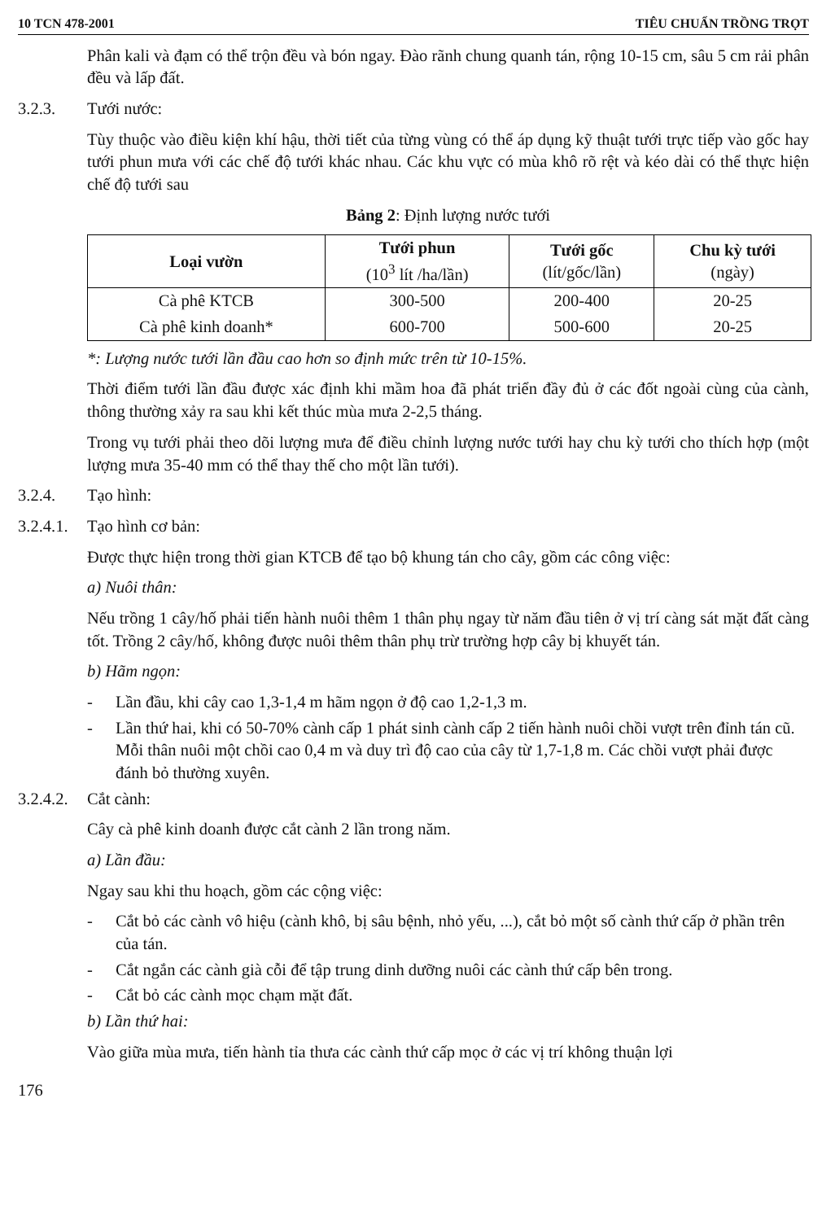10 TCN 478-2001 TIÊU CHUẨN TRỒNG TRỌT
Phân kali và đạm có thể trộn đều và bón ngay. Đào rãnh chung quanh tán, rộng 10-15 cm, sâu 5 cm rải phân đều và lấp đất.
3.2.3. Tưới nước:
Tùy thuộc vào điều kiện khí hậu, thời tiết của từng vùng có thể áp dụng kỹ thuật tưới trực tiếp vào gốc hay tưới phun mưa với các chế độ tưới khác nhau. Các khu vực có mùa khô rõ rệt và kéo dài có thể thực hiện chế độ tưới sau
Bảng 2: Định lượng nước tưới
| Loại vườn | Tưới phun (10<sup>3</sup> lít /ha/lần) | Tưới gốc (lít/gốc/lần) | Chu kỳ tưới (ngày) |
| --- | --- | --- | --- |
| Cà phê KTCB | 300-500 | 200-400 | 20-25 |
| Cà phê kinh doanh* | 600-700 | 500-600 | 20-25 |
*: Lượng nước tưới lần đầu cao hơn so định mức trên từ 10-15%.
Thời điểm tưới lần đầu được xác định khi mầm hoa đã phát triển đầy đủ ở các đốt ngoài cùng của cành, thông thường xảy ra sau khi kết thúc mùa mưa 2-2,5 tháng.
Trong vụ tưới phải theo dõi lượng mưa để điều chỉnh lượng nước tưới hay chu kỳ tưới cho thích hợp (một lượng mưa 35-40 mm có thể thay thế cho một lần tưới).
3.2.4. Tạo hình:
3.2.4.1. Tạo hình cơ bản:
Được thực hiện trong thời gian KTCB để tạo bộ khung tán cho cây, gồm các công việc:
a) Nuôi thân:
Nếu trồng 1 cây/hố phải tiến hành nuôi thêm 1 thân phụ ngay từ năm đầu tiên ở vị trí càng sát mặt đất càng tốt. Trồng 2 cây/hố, không được nuôi thêm thân phụ trừ trường hợp cây bị khuyết tán.
b) Hãm ngọn:
- Lần đầu, khi cây cao 1,3-1,4 m hãm ngọn ở độ cao 1,2-1,3 m.
- Lần thứ hai, khi có 50-70% cành cấp 1 phát sinh cành cấp 2 tiến hành nuôi chồi vượt trên đỉnh tán cũ. Mỗi thân nuôi một chồi cao 0,4 m và duy trì độ cao của cây từ 1,7-1,8 m. Các chồi vượt phải được đánh bỏ thường xuyên.
3.2.4.2. Cắt cành:
Cây cà phê kinh doanh được cắt cành 2 lần trong năm.
a) Lần đầu:
Ngay sau khi thu hoạch, gồm các cộng việc:
- Cắt bỏ các cành vô hiệu (cành khô, bị sâu bệnh, nhỏ yếu, ...), cắt bỏ một số cành thứ cấp ở phần trên của tán.
- Cắt ngắn các cành già cỗi để tập trung dinh dưỡng nuôi các cành thứ cấp bên trong.
- Cắt bỏ các cành mọc chạm mặt đất.
b) Lần thứ hai:
Vào giữa mùa mưa, tiến hành tỉa thưa các cành thứ cấp mọc ở các vị trí không thuận lợi
176